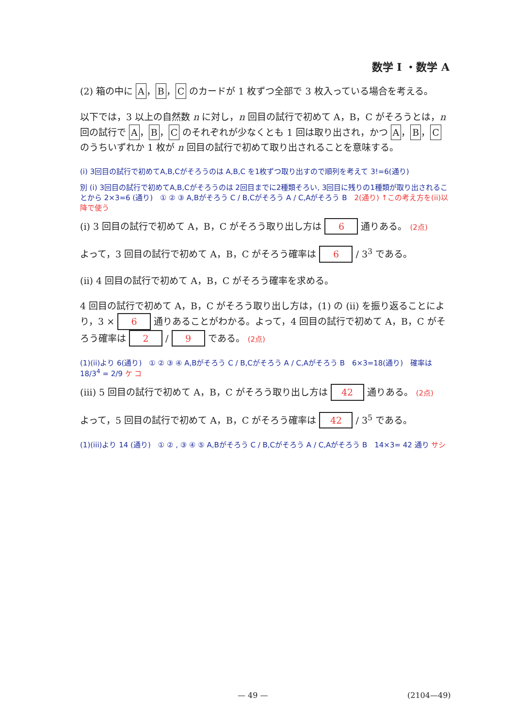数学 I ・数学 A
(2) 箱の中に A ， B ， C のカードが 1 枚ずつ全部で 3 枚入っている場合を考える。
以下では，3 以上の自然数 n に対し，n 回目の試行で初めて A，B，C がそろうとは，n 回の試行で A ， B ， C のそれぞれが少なくとも 1 回は取り出され，かつ A ， B ， C のうちいずれか 1 枚が n 回目の試行で初めて取り出されることを意味する。
(i) 3回目の試行で初めてA,B,Cがそろうのは A,B,C を1枚ずつ取り出すので順列を考えて 3!=6(通り)
別 (i) 3回目の試行で初めてA,B,Cがそろうのは 2回目までに2種類そろい, 3回目に残りの1種類が取り出されることから 2×3=6 (通り)　① ② ③ A,Bがそろう C / B,Cがそろう A / C,Aがそろう B　2(通り) ↑この考え方を(ii)以降で使う
(i) 3 回目の試行で初めて A，B，C がそろう取り出し方は 6 通りある。 (2点)
よって，3 回目の試行で初めて A，B，C がそろう確率は 6 / 3<sup>3</sup> である。
(ii) 4 回目の試行で初めて A，B，C がそろう確率を求める。
4 回目の試行で初めて A，B，C がそろう取り出し方は，(1) の (ii) を振り返ることにより，3 × 6 通りあることがわかる。よって，4 回目の試行で初めて A，B，C がそろう確率は 2 / 9 である。 (2点)
(1)(ii)より 6(通り)　① ② ③ ④ A,Bがそろう C / B,Cがそろう A / C,Aがそろう B　6×3=18(通り)　確率は 18/3<sup>4</sup> = 2/9 ケ コ
(iii) 5 回目の試行で初めて A，B，C がそろう取り出し方は 42 通りある。 (2点)
よって，5 回目の試行で初めて A，B，C がそろう確率は 42 / 3<sup>5</sup> である。
(1)(iii)より 14 (通り)　① ② , ③ ④ ⑤ A,Bがそろう C / B,Cがそろう A / C,Aがそろう B　14×3= 42 通り サシ
— 49 — (2104—49)